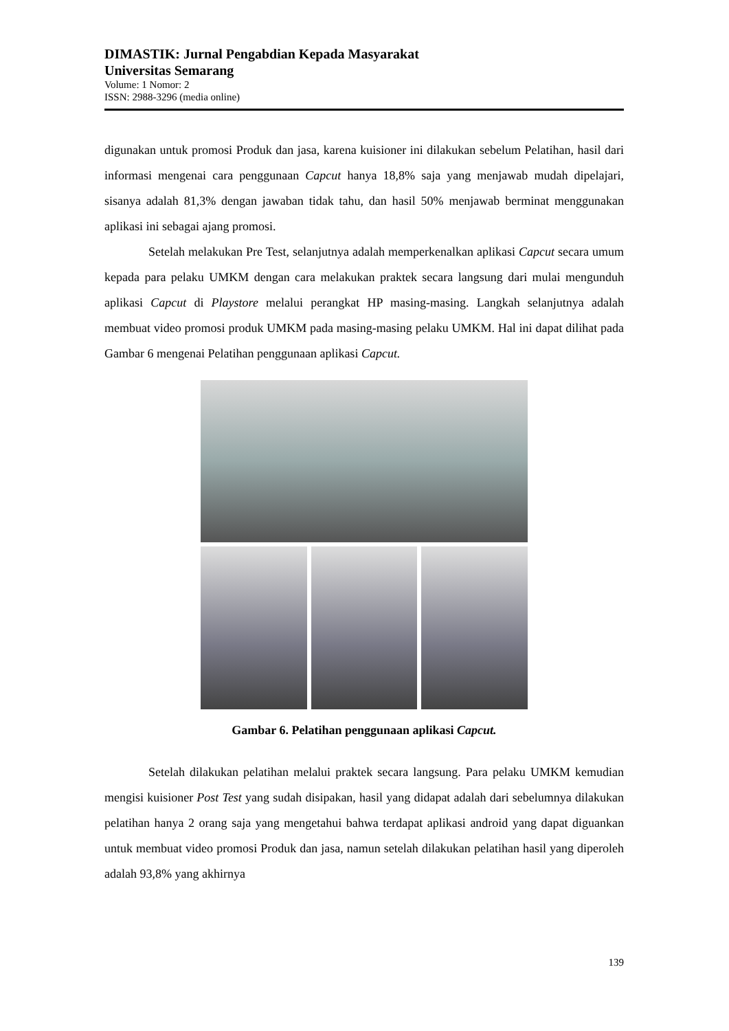DIMASTIK: Jurnal Pengabdian Kepada Masyarakat
Universitas Semarang
Volume: 1 Nomor: 2
ISSN: 2988-3296 (media online)
digunakan untuk promosi Produk dan jasa, karena kuisioner ini dilakukan sebelum Pelatihan, hasil dari informasi mengenai cara penggunaan Capcut hanya 18,8% saja yang menjawab mudah dipelajari, sisanya adalah 81,3% dengan jawaban tidak tahu, dan hasil 50% menjawab berminat menggunakan aplikasi ini sebagai ajang promosi.
Setelah melakukan Pre Test, selanjutnya adalah memperkenalkan aplikasi Capcut secara umum kepada para pelaku UMKM dengan cara melakukan praktek secara langsung dari mulai mengunduh aplikasi Capcut di Playstore melalui perangkat HP masing-masing. Langkah selanjutnya adalah membuat video promosi produk UMKM pada masing-masing pelaku UMKM. Hal ini dapat dilihat pada Gambar 6 mengenai Pelatihan penggunaan aplikasi Capcut.
Gambar 6. Pelatihan penggunaan aplikasi Capcut.
Setelah dilakukan pelatihan melalui praktek secara langsung. Para pelaku UMKM kemudian mengisi kuisioner Post Test yang sudah disipakan, hasil yang didapat adalah dari sebelumnya dilakukan pelatihan hanya 2 orang saja yang mengetahui bahwa terdapat aplikasi android yang dapat diguankan untuk membuat video promosi Produk dan jasa, namun setelah dilakukan pelatihan hasil yang diperoleh adalah 93,8% yang akhirnya
139